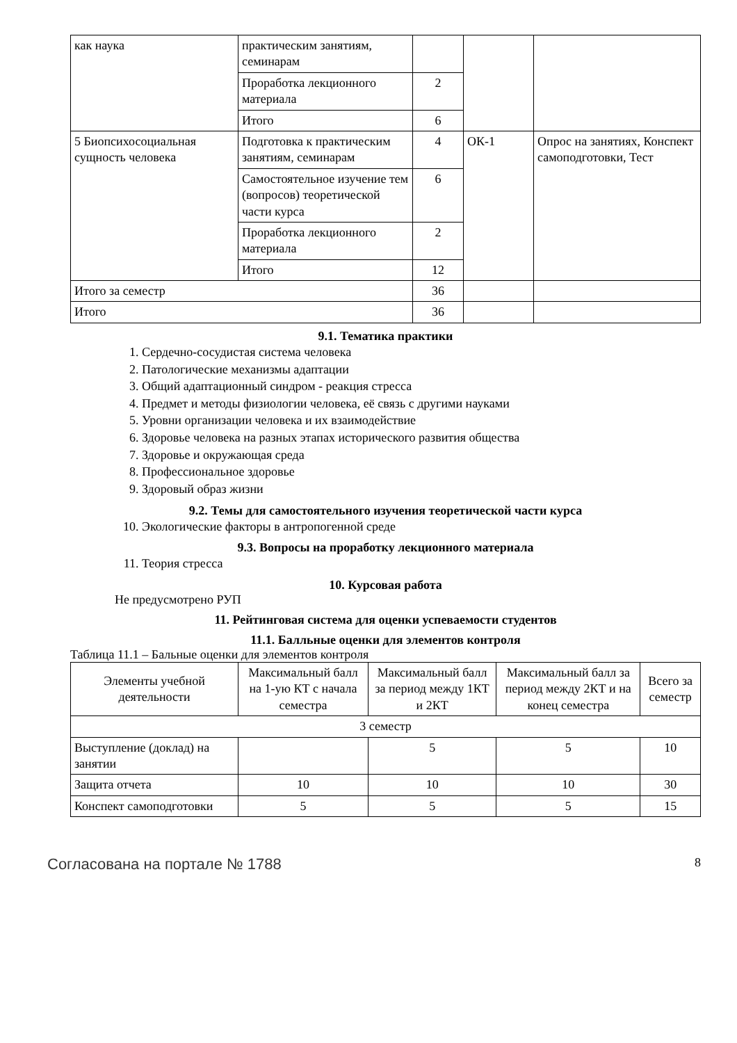| как наука | практическим занятиям, семинарам | | | |
| | Проработка лекционного материала | 2 | | |
| | Итого | 6 | | |
| 5 Биопсихосоциальная сущность человека | Подготовка к практическим занятиям, семинарам | 4 | ОК-1 | Опрос на занятиях, Конспект самоподготовки, Тест |
| | Самостоятельное изучение тем (вопросов) теоретической части курса | 6 | | |
| | Проработка лекционного материала | 2 | | |
| | Итого | 12 | | |
| Итого за семестр | | 36 | | |
| Итого | | 36 | | |
9.1. Тематика практики
1. Сердечно-сосудистая система человека
2. Патологические механизмы адаптации
3. Общий адаптационный синдром - реакция стресса
4. Предмет и методы физиологии человека, её связь с другими науками
5. Уровни организации человека и их взаимодействие
6. Здоровье человека на разных этапах исторического развития общества
7. Здоровье и окружающая среда
8. Профессиональное здоровье
9. Здоровый образ жизни
9.2. Темы для самостоятельного изучения теоретической части курса
10. Экологические факторы в антропогенной среде
9.3. Вопросы на проработку лекционного материала
11. Теория стресса
10. Курсовая работа
Не предусмотрено РУП
11. Рейтинговая система для оценки успеваемости студентов
11.1. Балльные оценки для элементов контроля
Таблица 11.1 – Бальные оценки для элементов контроля
| Элементы учебной деятельности | Максимальный балл на 1-ую КТ с начала семестра | Максимальный балл за период между 1КТ и 2КТ | Максимальный балл за период между 2КТ и на конец семестра | Всего за семестр |
| 3 семестр | | | | |
| Выступление (доклад) на занятии | | 5 | 5 | 10 |
| Защита отчета | 10 | 10 | 10 | 30 |
| Конспект самоподготовки | 5 | 5 | 5 | 15 |
Согласована на портале № 1788 8